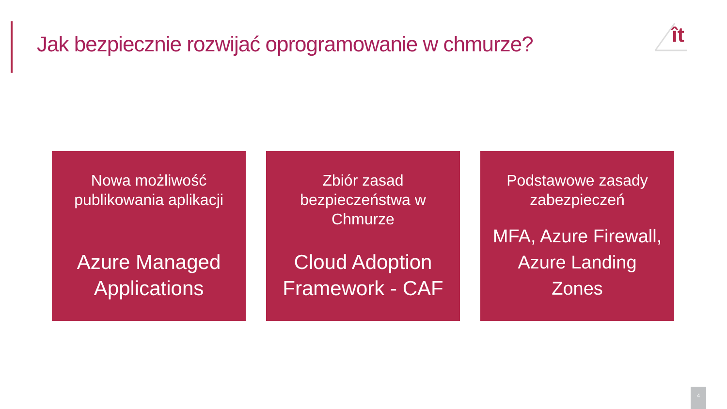Jak bezpiecznie rozwijać oprogramowanie w chmurze?
ît
Nowa możliwość publikowania aplikacji
Azure Managed Applications
Zbiór zasad bezpieczeństwa w Chmurze
Cloud Adoption Framework - CAF
Podstawowe zasady zabezpieczeń
MFA, Azure Firewall, Azure Landing Zones
4